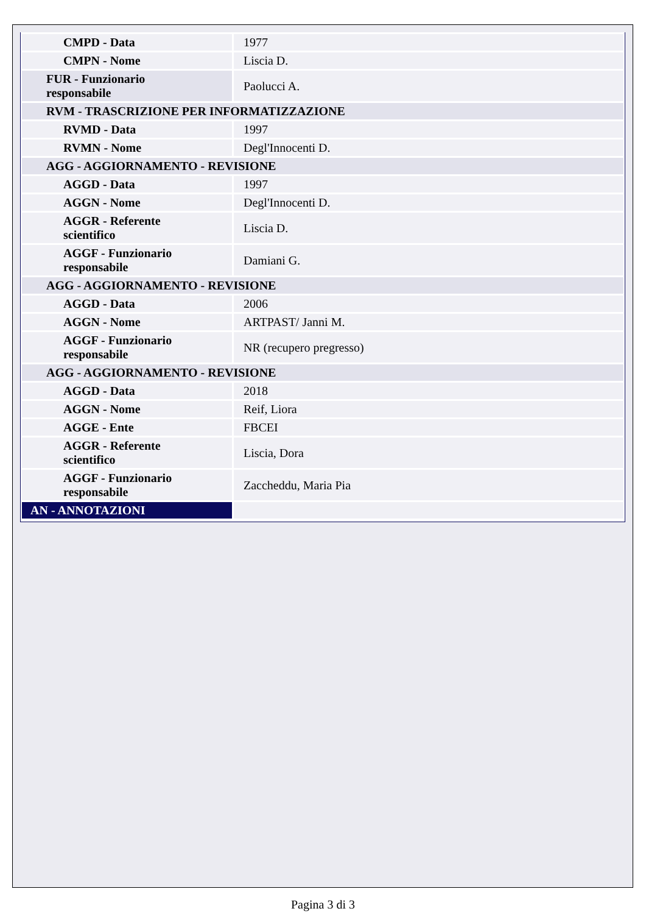| CMPD - Data | 1977 |
| CMPN - Nome | Liscia D. |
| FUR - Funzionario responsabile | Paolucci A. |
| RVM - TRASCRIZIONE PER INFORMATIZZAZIONE | |
| RVMD - Data | 1997 |
| RVMN - Nome | Degl'Innocenti D. |
| AGG - AGGIORNAMENTO - REVISIONE | |
| AGGD - Data | 1997 |
| AGGN - Nome | Degl'Innocenti D. |
| AGGR - Referente scientifico | Liscia D. |
| AGGF - Funzionario responsabile | Damiani G. |
| AGG - AGGIORNAMENTO - REVISIONE | |
| AGGD - Data | 2006 |
| AGGN - Nome | ARTPAST/ Janni M. |
| AGGF - Funzionario responsabile | NR (recupero pregresso) |
| AGG - AGGIORNAMENTO - REVISIONE | |
| AGGD - Data | 2018 |
| AGGN - Nome | Reif, Liora |
| AGGE - Ente | FBCEI |
| AGGR - Referente scientifico | Liscia, Dora |
| AGGF - Funzionario responsabile | Zaccheddu, Maria Pia |
| AN - ANNOTAZIONI | |
Pagina 3 di 3